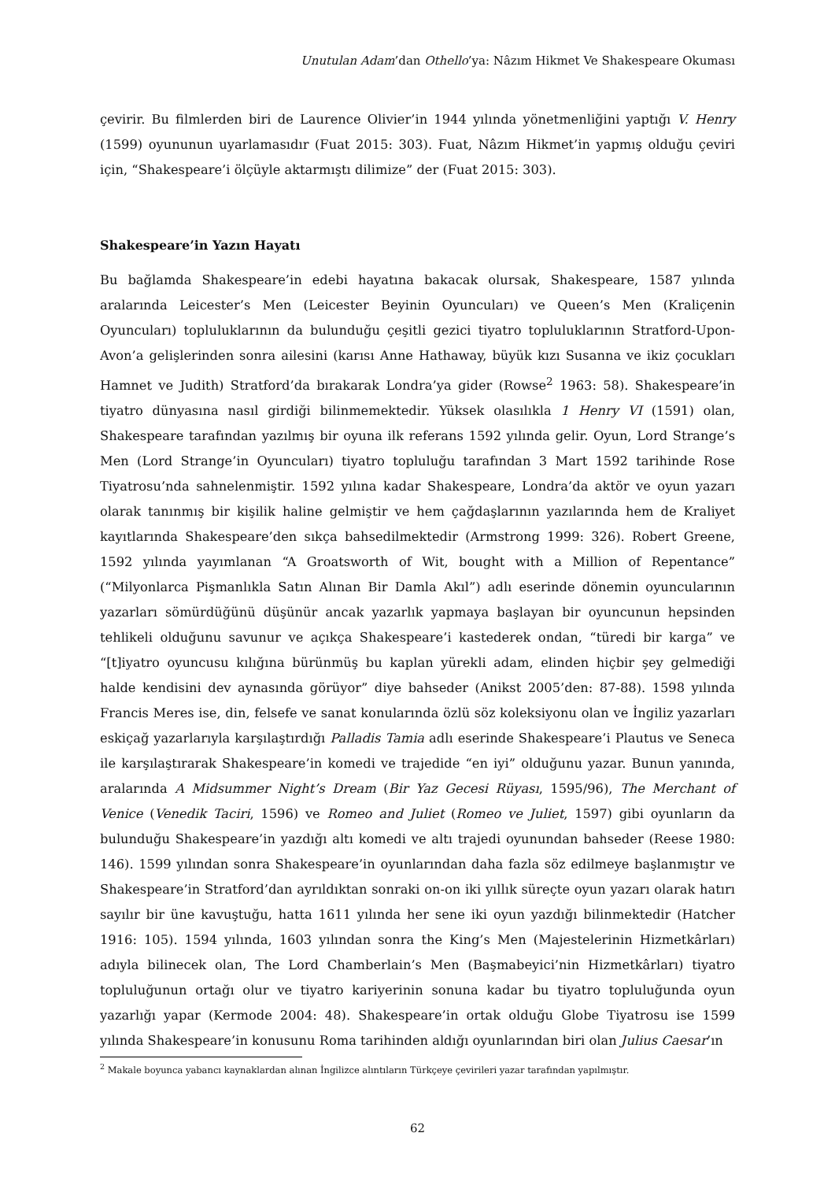Unutulan Adam’dan Othello’ya: Nâzım Hikmet Ve Shakespeare Okuması
çevirir. Bu filmlerden biri de Laurence Olivier’in 1944 yılında yönetmenliğini yaptığı V. Henry (1599) oyununun uyarlamasıdır (Fuat 2015: 303). Fuat, Nâzım Hikmet’in yapmış olduğu çeviri için, “Shakespeare’i ölçüyle aktarmıştı dilimize” der (Fuat 2015: 303).
Shakespeare’in Yazın Hayatı
Bu bağlamda Shakespeare’in edebi hayatına bakacak olursak, Shakespeare, 1587 yılında aralarında Leicester’s Men (Leicester Beyinin Oyuncuları) ve Queen’s Men (Kraliçenin Oyuncuları) topluluklarının da bulunduğu çeşitli gezici tiyatro topluluklarının Stratford-Upon-Avon’a gelişlerinden sonra ailesini (karısı Anne Hathaway, büyük kızı Susanna ve ikiz çocukları Hamnet ve Judith) Stratford’da bırakarak Londra’ya gider (Rowse<sup>2</sup> 1963: 58). Shakespeare’in tiyatro dünyasına nasıl girdiği bilinmemektedir. Yüksek olasılıkla 1 Henry VI (1591) olan, Shakespeare tarafından yazılmış bir oyuna ilk referans 1592 yılında gelir. Oyun, Lord Strange’s Men (Lord Strange’in Oyuncuları) tiyatro topluluğu tarafından 3 Mart 1592 tarihinde Rose Tiyatrosu’nda sahnelenmiştir. 1592 yılına kadar Shakespeare, Londra’da aktör ve oyun yazarı olarak tanınmış bir kişilik haline gelmiştir ve hem çağdaşlarının yazılarında hem de Kraliyet kayıtlarında Shakespeare’den sıkça bahsedilmektedir (Armstrong 1999: 326). Robert Greene, 1592 yılında yayımlanan “A Groatsworth of Wit, bought with a Million of Repentance” (“Milyonlarca Pişmanlıkla Satın Alınan Bir Damla Akıl”) adlı eserinde dönemin oyuncularının yazarları sömürdüğünü düşünür ancak yazarlık yapmaya başlayan bir oyuncunun hepsinden tehlikeli olduğunu savunur ve açıkça Shakespeare’i kastederek ondan, “türedi bir karga” ve “[t]iyatro oyuncusu kılığına bürünmüş bu kaplan yürekli adam, elinden hiçbir şey gelmediği halde kendisini dev aynasında görüyor” diye bahseder (Anikst 2005’den: 87-88). 1598 yılında Francis Meres ise, din, felsefe ve sanat konularında özlü söz koleksiyonu olan ve İngiliz yazarları eskiçağ yazarlarıyla karşılaştırdığı Palladis Tamia adlı eserinde Shakespeare’i Plautus ve Seneca ile karşılaştırarak Shakespeare’in komedi ve trajedide “en iyi” olduğunu yazar. Bunun yanında, aralarında A Midsummer Night’s Dream (Bir Yaz Gecesi Rüyası, 1595/96), The Merchant of Venice (Venedik Taciri, 1596) ve Romeo and Juliet (Romeo ve Juliet, 1597) gibi oyunların da bulunduğu Shakespeare’in yazdığı altı komedi ve altı trajedi oyunundan bahseder (Reese 1980: 146). 1599 yılından sonra Shakespeare’in oyunlarından daha fazla söz edilmeye başlanmıştır ve Shakespeare’in Stratford’dan ayrıldıktan sonraki on-on iki yıllık süreçte oyun yazarı olarak hatırı sayılır bir üne kavuştuğu, hatta 1611 yılında her sene iki oyun yazdığı bilinmektedir (Hatcher 1916: 105). 1594 yılında, 1603 yılından sonra the King’s Men (Majestelerinin Hizmetkârları) adıyla bilinecek olan, The Lord Chamberlain’s Men (Başmabeyici’nin Hizmetkârları) tiyatro topluluğunun ortağı olur ve tiyatro kariyerinin sonuna kadar bu tiyatro topluluğunda oyun yazarlığı yapar (Kermode 2004: 48). Shakespeare’in ortak olduğu Globe Tiyatrosu ise 1599 yılında Shakespeare’in konusunu Roma tarihinden aldığı oyunlarından biri olan Julius Caesar’ın
<sup>2</sup> Makale boyunca yabancı kaynaklardan alınan İngilizce alıntıların Türkçeye çevirileri yazar tarafından yapılmıştır.
62